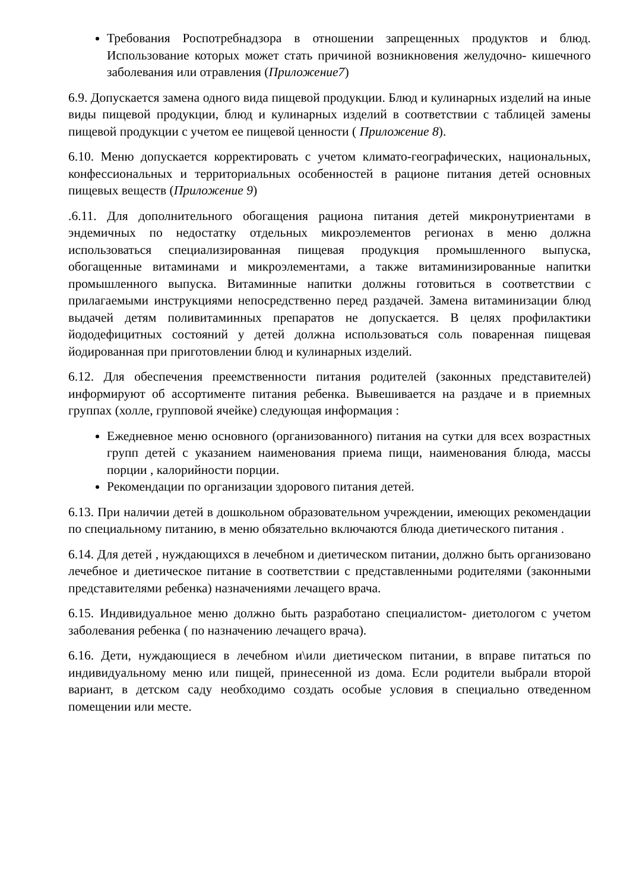Требования Роспотребнадзора в отношении запрещенных продуктов и блюд. Использование которых может стать причиной возникновения желудочно- кишечного заболевания или отравления (Приложение7)
6.9. Допускается замена одного вида пищевой продукции. Блюд и кулинарных изделий на иные виды пищевой продукции, блюд и кулинарных изделий в соответствии с таблицей замены пищевой продукции с учетом ее пищевой ценности ( Приложение 8).
6.10. Меню допускается корректировать с учетом климато-географических, национальных, конфессиональных и территориальных особенностей в рационе питания детей основных пищевых веществ (Приложение 9)
.6.11. Для дополнительного обогащения рациона питания детей микронутриентами в эндемичных по недостатку отдельных микроэлементов регионах в меню должна использоваться специализированная пищевая продукция промышленного выпуска, обогащенные витаминами и микроэлементами, а также витаминизированные напитки промышленного выпуска. Витаминные напитки должны готовиться в соответствии с прилагаемыми инструкциями непосредственно перед раздачей. Замена витаминизации блюд выдачей детям поливитаминных препаратов не допускается. В целях профилактики йододефицитных состояний у детей должна использоваться соль поваренная пищевая йодированная при приготовлении блюд и кулинарных изделий.
6.12. Для обеспечения преемственности питания родителей (законных представителей) информируют об ассортименте питания ребенка. Вывешивается на раздаче и в приемных группах (холле, групповой ячейке) следующая информация :
Ежедневное меню основного (организованного) питания на сутки для всех возрастных групп детей с указанием наименования приема пищи, наименования блюда, массы порции , калорийности порции.
Рекомендации по организации здорового питания детей.
6.13. При наличии детей в дошкольном образовательном учреждении, имеющих рекомендации по специальному питанию, в меню обязательно включаются блюда диетического питания .
6.14. Для детей , нуждающихся в лечебном и диетическом питании, должно быть организовано лечебное и диетическое питание в соответствии с представленными родителями (законными представителями ребенка) назначениями лечащего врача.
6.15. Индивидуальное меню должно быть разработано специалистом- диетологом с учетом заболевания ребенка ( по назначению лечащего врача).
6.16. Дети, нуждающиеся в лечебном и\или диетическом питании, в вправе питаться по индивидуальному меню или пищей, принесенной из дома. Если родители выбрали второй вариант, в детском саду необходимо создать особые условия в специально отведенном помещении или месте.